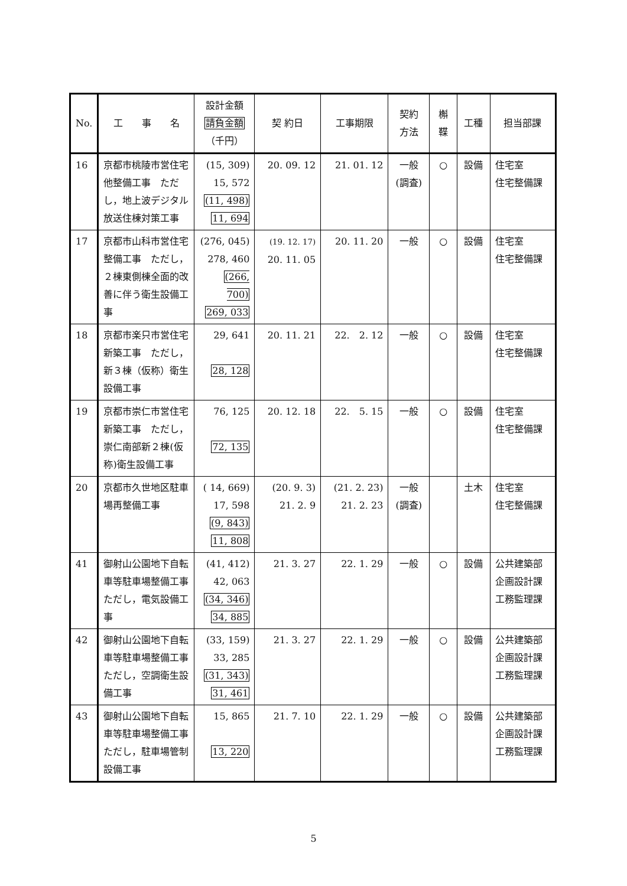| No. | 工 事 名 | 設計金額 請負金額 （千円） | 契 約日 | 工事期限 | 契約 方法 | 槲 鞢 | 工種 | 担当部課 |
| --- | --- | --- | --- | --- | --- | --- | --- | --- |
| 16 | 京都市桃陵市営住宅他整備工事 ただし，地上波デジタル放送住棟対策工事 | (15, 309) 15, 572 (11, 498) 11, 694 | 20. 09. 12 | 21. 01. 12 | 一般 (調査) | ○ | 設備 | 住宅室 住宅整備課 |
| 17 | 京都市山科市営住宅整備工事 ただし，２棟東側棟全面的改善に伴う衛生設備工事 | (276, 045) 278, 460 (266, 700) 269, 033 | (19. 12. 17) 20. 11. 05 | 20. 11. 20 | 一般 | ○ | 設備 | 住宅室 住宅整備課 |
| 18 | 京都市楽只市営住宅新築工事 ただし，新３棟（仮称）衛生設備工事 | 29, 641 28, 128 | 20. 11. 21 | 22. 2. 12 | 一般 | ○ | 設備 | 住宅室 住宅整備課 |
| 19 | 京都市崇仁市営住宅新築工事 ただし，崇仁南部新２棟(仮称)衛生設備工事 | 76, 125 72, 135 | 20. 12. 18 | 22. 5. 15 | 一般 | ○ | 設備 | 住宅室 住宅整備課 |
| 20 | 京都市久世地区駐車場再整備工事 | ( 14, 669) 17, 598 (9, 843) 11, 808 | (20. 9. 3) 21. 2. 9 | (21. 2. 23) 21. 2. 23 | 一般 (調査) | | 土木 | 住宅室 住宅整備課 |
| 41 | 御射山公園地下自転車等駐車場整備工事ただし，電気設備工事 | (41, 412) 42, 063 (34, 346) 34, 885 | 21. 3. 27 | 22. 1. 29 | 一般 | ○ | 設備 | 公共建築部 企画設計課 工務監理課 |
| 42 | 御射山公園地下自転車等駐車場整備工事ただし，空調衛生設備工事 | (33, 159) 33, 285 (31, 343) 31, 461 | 21. 3. 27 | 22. 1. 29 | 一般 | ○ | 設備 | 公共建築部 企画設計課 工務監理課 |
| 43 | 御射山公園地下自転車等駐車場整備工事ただし，駐車場管制設備工事 | 15, 865 13, 220 | 21. 7. 10 | 22. 1. 29 | 一般 | ○ | 設備 | 公共建築部 企画設計課 工務監理課 |
5